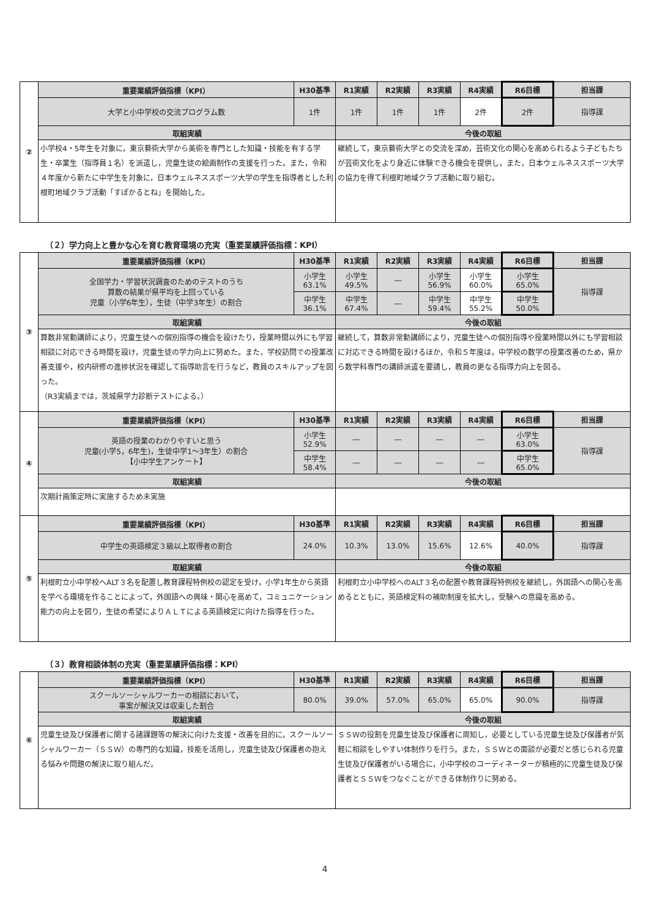| ② | 重要業績評価指標（KPI） | H30基準 | R1実績 | R2実績 | R3実績 | R4実績 | R6目標 | 担当課 |
| | 大学と小中学校の交流プログラム数 | 1件 | 1件 | 1件 | 1件 | 2件 | 2件 | 指導課 |
| | 取組実績 | | 今後の取組 | | | | | |
| | 小学校4・5年生を対象に，東京藝術大学から美術を専門とした知識・技能を有する学生・卒業生（指導員１名）を派遣し，児童生徒の絵画制作の支援を行った。また，令和４年度から新たに中学生を対象に，日本ウェルネススポーツ大学の学生を指導者とした利根町地域クラブ活動「すぽかるとね」を開始した。 | | 継続して，東京藝術大学との交流を深め，芸術文化の関心を高められるよう子どもたちが芸術文化をより身近に体験できる機会を提供し，また，日本ウェルネススポーツ大学の協力を得て利根町地域クラブ活動に取り組む。 | | | | | |
（２）学力向上と豊かな心を育む教育環境の充実（重要業績評価指標：KPI）
| ③ | 重要業績評価指標（KPI） | H30基準 | R1実績 | R2実績 | R3実績 | R4実績 | R6目標 | 担当課 |
| | 全国学力・学習状況調査のためのテストのうち 算数の結果が県平均を上回っている 児童（小学6年生），生徒（中学3年生）の割合 | 小学生 63.1% | 小学生 49.5% | ― | 小学生 56.9% | 小学生 60.0% | 小学生 65.0% | 指導課 |
| | | 中学生 36.1% | 中学生 67.4% | ― | 中学生 59.4% | 中学生 55.2% | 中学生 50.0% | |
| | 取組実績 | | 今後の取組 | | | | | |
| | 算数非常勤講師により，児童生徒への個別指導の機会を設けたり，授業時間以外にも学習相談に対応できる時間を設け，児童生徒の学力向上に努めた。また，学校訪問での授業改善支援や，校内研修の進捗状況を確認して指導助言を行うなど，教員のスキルアップを図った。 （R3実績までは，茨城県学力診断テストによる。） | | 継続して，算数非常勤講師により，児童生徒への個別指導や授業時間以外にも学習相談に対応できる時間を設けるほか，令和５年度は，中学校の数学の授業改善のため，県から数学科専門の講師派遣を要請し，教員の更なる指導力向上を図る。 | | | | | |
| ④ | 重要業績評価指標（KPI） | H30基準 | R1実績 | R2実績 | R3実績 | R4実績 | R6目標 | 担当課 |
| | 英語の授業のわかりやすいと思う 児童(小学5，6年生)，生徒中学1～3年生）の割合 【小中学生アンケート】 | 小学生 52.9% | ― | ― | ― | ― | 小学生 63.0% | 指導課 |
| | | 中学生 58.4% | ― | ― | ― | ― | 中学生 65.0% | |
| | 取組実績 | | 今後の取組 | | | | | |
| | 次期計画策定時に実施するため未実施 | | | | | | | |
| ⑤ | 重要業績評価指標（KPI） | H30基準 | R1実績 | R2実績 | R3実績 | R4実績 | R6目標 | 担当課 |
| | 中学生の英語検定３級以上取得者の割合 | 24.0% | 10.3% | 13.0% | 15.6% | 12.6% | 40.0% | 指導課 |
| | 取組実績 | | 今後の取組 | | | | | |
| | 利根町立小中学校へALT３名を配置し教育課程特例校の認定を受け，小学1年生から英語を学べる環境を作ることによって，外国語への興味・関心を高めて，コミュニケーション能力の向上を図り，生徒の希望によりＡＬＴによる英語検定に向けた指導を行った。 | | 利根町立小中学校へのALT３名の配置や教育課程特例校を継続し，外国語への関心を高めるとともに，英語検定料の補助制度を拡大し，受験への意識を高める。 | | | | | |
（３）教育相談体制の充実（重要業績評価指標：KPI）
| ⑥ | 重要業績評価指標（KPI） | H30基準 | R1実績 | R2実績 | R3実績 | R4実績 | R6目標 | 担当課 |
| | スクールソーシャルワーカーの相談において， 事案が解決又は収束した割合 | 80.0% | 39.0% | 57.0% | 65.0% | 65.0% | 90.0% | 指導課 |
| | 取組実績 | | 今後の取組 | | | | | |
| | 児童生徒及び保護者に関する諸課題等の解決に向けた支援・改善を目的に，スクールソーシャルワーカー（ＳＳＷ）の専門的な知識，技能を活用し，児童生徒及び保護者の抱える悩みや問題の解決に取り組んだ。 | | ＳＳＷの役割を児童生徒及び保護者に周知し，必要としている児童生徒及び保護者が気軽に相談をしやすい体制作りを行う。また，ＳＳＷとの面談が必要だと感じられる児童生徒及び保護者がいる場合に，小中学校のコーディネーターが積極的に児童生徒及び保護者とＳＳＷをつなぐことができる体制作りに努める。 | | | | | |
4